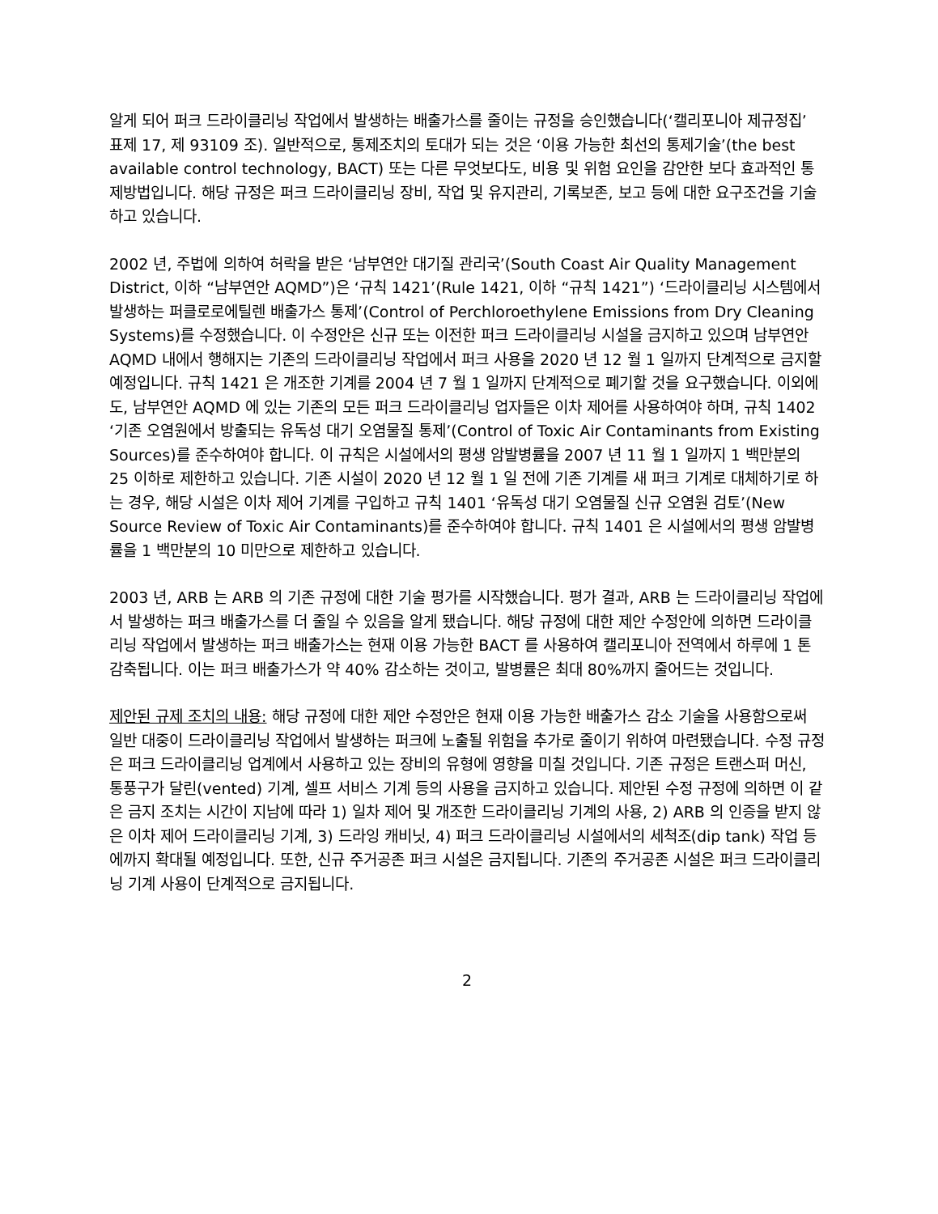알게 되어 퍼크 드라이클리닝 작업에서 발생하는 배출가스를 줄이는 규정을 승인했습니다(‘캘리포니아 제규정집’ 표제 17, 제 93109 조). 일반적으로, 통제조치의 토대가 되는 것은 ‘이용 가능한 최선의 통제기술’(the best available control technology, BACT) 또는 다른 무엇보다도, 비용 및 위험 요인을 감안한 보다 효과적인 통제방법입니다. 해당 규정은 퍼크 드라이클리닝 장비, 작업 및 유지관리, 기록보존, 보고 등에 대한 요구조건을 기술하고 있습니다.
2002 년, 주법에 의하여 허락을 받은 ‘남부연안 대기질 관리국’(South Coast Air Quality Management District, 이하 “남부연안 AQMD”)은 ‘규칙 1421’(Rule 1421, 이하 “규칙 1421”) ‘드라이클리닝 시스템에서 발생하는 퍼클로로에틸렌 배출가스 통제’(Control of Perchloroethylene Emissions from Dry Cleaning Systems)를 수정했습니다. 이 수정안은 신규 또는 이전한 퍼크 드라이클리닝 시설을 금지하고 있으며 남부연안 AQMD 내에서 행해지는 기존의 드라이클리닝 작업에서 퍼크 사용을 2020 년 12 월 1 일까지 단계적으로 금지할 예정입니다. 규칙 1421 은 개조한 기계를 2004 년 7 월 1 일까지 단계적으로 폐기할 것을 요구했습니다. 이외에도, 남부연안 AQMD 에 있는 기존의 모든 퍼크 드라이클리닝 업자들은 이차 제어를 사용하여야 하며, 규칙 1402 ‘기존 오염원에서 방출되는 유독성 대기 오염물질 통제’(Control of Toxic Air Contaminants from Existing Sources)를 준수하여야 합니다. 이 규칙은 시설에서의 평생 암발병률을 2007 년 11 월 1 일까지 1 백만분의 25 이하로 제한하고 있습니다. 기존 시설이 2020 년 12 월 1 일 전에 기존 기계를 새 퍼크 기계로 대체하기로 하는 경우, 해당 시설은 이차 제어 기계를 구입하고 규칙 1401 ‘유독성 대기 오염물질 신규 오염원 검토’(New Source Review of Toxic Air Contaminants)를 준수하여야 합니다. 규칙 1401 은 시설에서의 평생 암발병률을 1 백만분의 10 미만으로 제한하고 있습니다.
2003 년, ARB 는 ARB 의 기존 규정에 대한 기술 평가를 시작했습니다. 평가 결과, ARB 는 드라이클리닝 작업에서 발생하는 퍼크 배출가스를 더 줄일 수 있음을 알게 됐습니다. 해당 규정에 대한 제안 수정안에 의하면 드라이클리닝 작업에서 발생하는 퍼크 배출가스는 현재 이용 가능한 BACT 를 사용하여 캘리포니아 전역에서 하루에 1 톤 감축됩니다. 이는 퍼크 배출가스가 약 40% 감소하는 것이고, 발병률은 최대 80%까지 줄어드는 것입니다.
제안된 규제 조치의 내용: 해당 규정에 대한 제안 수정안은 현재 이용 가능한 배출가스 감소 기술을 사용함으로써 일반 대중이 드라이클리닝 작업에서 발생하는 퍼크에 노출될 위험을 추가로 줄이기 위하여 마련됐습니다. 수정 규정은 퍼크 드라이클리닝 업계에서 사용하고 있는 장비의 유형에 영향을 미칠 것입니다. 기존 규정은 트랜스퍼 머신, 통풍구가 달린(vented) 기계, 셀프 서비스 기계 등의 사용을 금지하고 있습니다. 제안된 수정 규정에 의하면 이 같은 금지 조치는 시간이 지남에 따라 1) 일차 제어 및 개조한 드라이클리닝 기계의 사용, 2) ARB 의 인증을 받지 않은 이차 제어 드라이클리닝 기계, 3) 드라잉 캐비닛, 4) 퍼크 드라이클리닝 시설에서의 세척조(dip tank) 작업 등에까지 확대될 예정입니다. 또한, 신규 주거공존 퍼크 시설은 금지됩니다. 기존의 주거공존 시설은 퍼크 드라이클리닝 기계 사용이 단계적으로 금지됩니다.
2